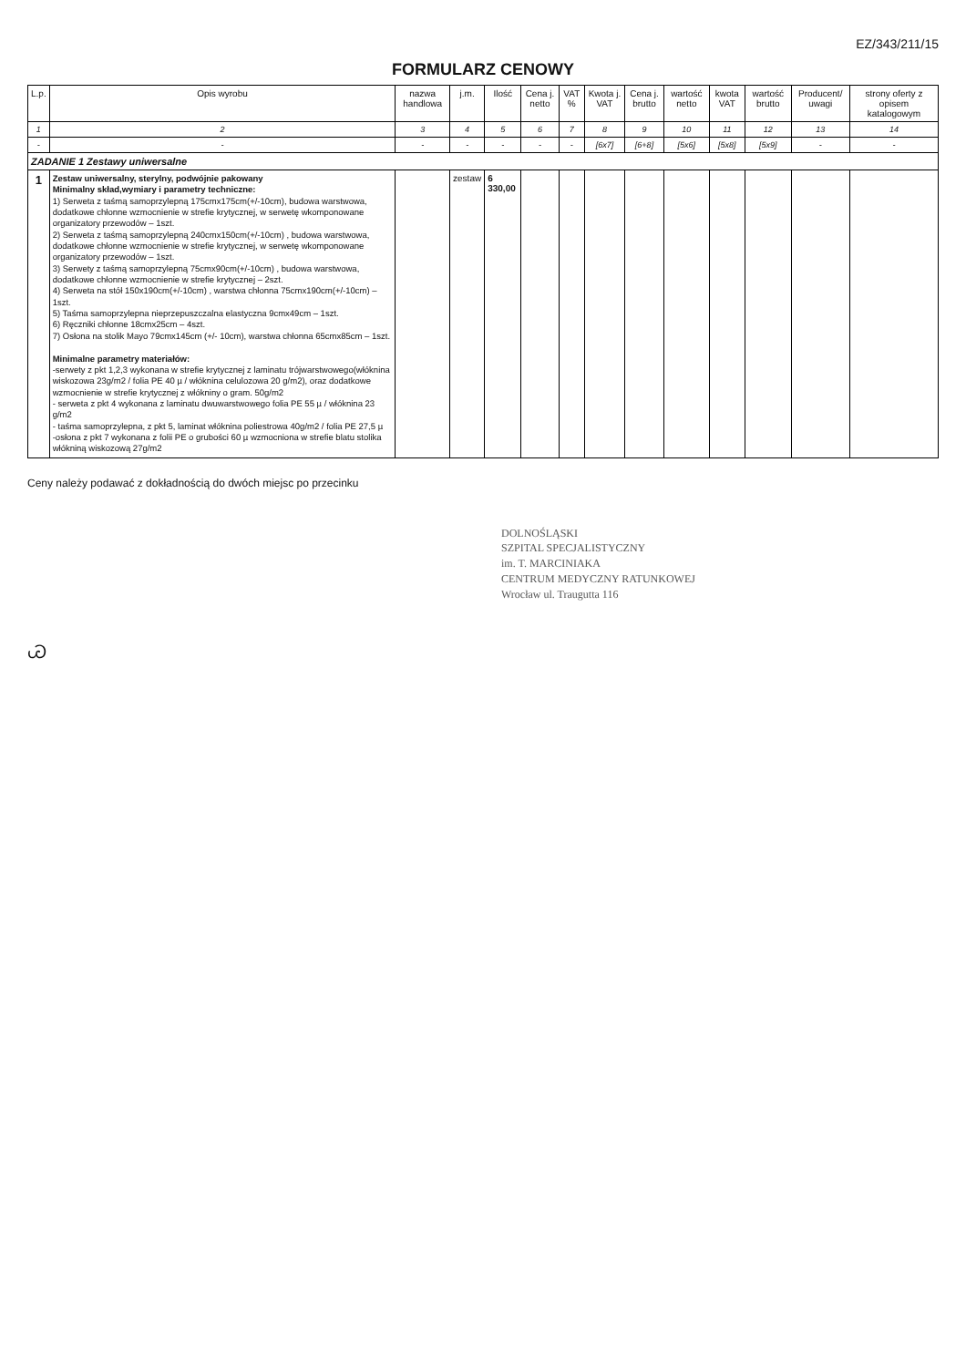EZ/343/211/15
FORMULARZ CENOWY
| L.p. | Opis wyrobu | nazwa handlowa | j.m. | Ilość | Cena j. netto | VAT % | Kwota j. VAT | Cena j. brutto | wartość netto | kwota VAT | wartość brutto | Producent/ uwagi | strony oferty z opisem katalogowym |
| --- | --- | --- | --- | --- | --- | --- | --- | --- | --- | --- | --- | --- | --- |
| 1 | 2 | 3 | 4 | 5 | 6 | 7 | 8 | 9 | 10 | 11 | 12 | 13 | 14 |
| - | - | - | - | - | - | - | [6x7] | [6+8] | [5x6] | [5x8] | [5x9] | - | - |
| ZADANIE 1 Zestawy uniwersalne | | | | | | | | | | | | | |
| 1 | Zestaw uniwersalny, sterylny, podwójnie pakowany Minimalny skład,wymiary i parametry techniczne: 1) Serweta z taśmą samoprzylepną 175cmx175cm(+/-10cm), budowa warstwowa, dodatkowe chłonne wzmocnienie w strefie krytycznej, w serwetę wkomponowane organizatory przewodów – 1szt. 2) Serweta z taśmą samoprzylepną 240cmx150cm(+/-10cm) , budowa warstwowa, dodatkowe chłonne wzmocnienie w strefie krytycznej, w serwetę wkomponowane organizatory przewodów – 1szt. 3) Serwety z taśmą samoprzylepną 75cmx90cm(+/-10cm) , budowa warstwowa, dodatkowe chłonne wzmocnienie w strefie krytycznej – 2szt. 4) Serweta na stół 150x190cm(+/-10cm) , warstwa chłonna 75cmx190cm(+/-10cm) – 1szt. 5) Taśma samoprzylepna nieprzepuszczalna elastyczna 9cmx49cm – 1szt. 6) Ręczniki chłonne 18cmx25cm – 4szt. 7) Osłona na stolik Mayo 79cmx145cm (+/- 10cm), warstwa chłonna 65cmx85cm – 1szt. Minimalne parametry materiałów: -serwety z pkt 1,2,3 wykonana w strefie krytycznej z laminatu trójwarstwowego(włóknina wiskozowa 23g/m2 / folia PE 40 µ / włóknina celulozowa 20 g/m2), oraz dodatkowe wzmocnienie w strefie krytycznej z włókniny o gram. 50g/m2 - serweta z pkt 4 wykonana z laminatu dwuwarstwowego folia PE 55 µ / włóknina 23 g/m2 - taśma samoprzylepna, z pkt 5, laminat włóknina poliestrowa 40g/m2 / folia PE 27,5 µ -osłona z pkt 7 wykonana z folii PE o grubości 60 µ wzmocniona w strefie blatu stolika włókniną wiskozową 27g/m2 | | zestaw | 6 330,00 | | | | | | | | | |
Ceny należy podawać z dokładnością do dwóch miejsc po przecinku
DOLNOŚLĄSKI
SZPITAL SPECJALISTYCZNY
im. T. MARCINIAKA
CENTRUM MEDYCZNY RATUNKOWEJ
Wrocław ul. Traugutta 116
Ꮚ